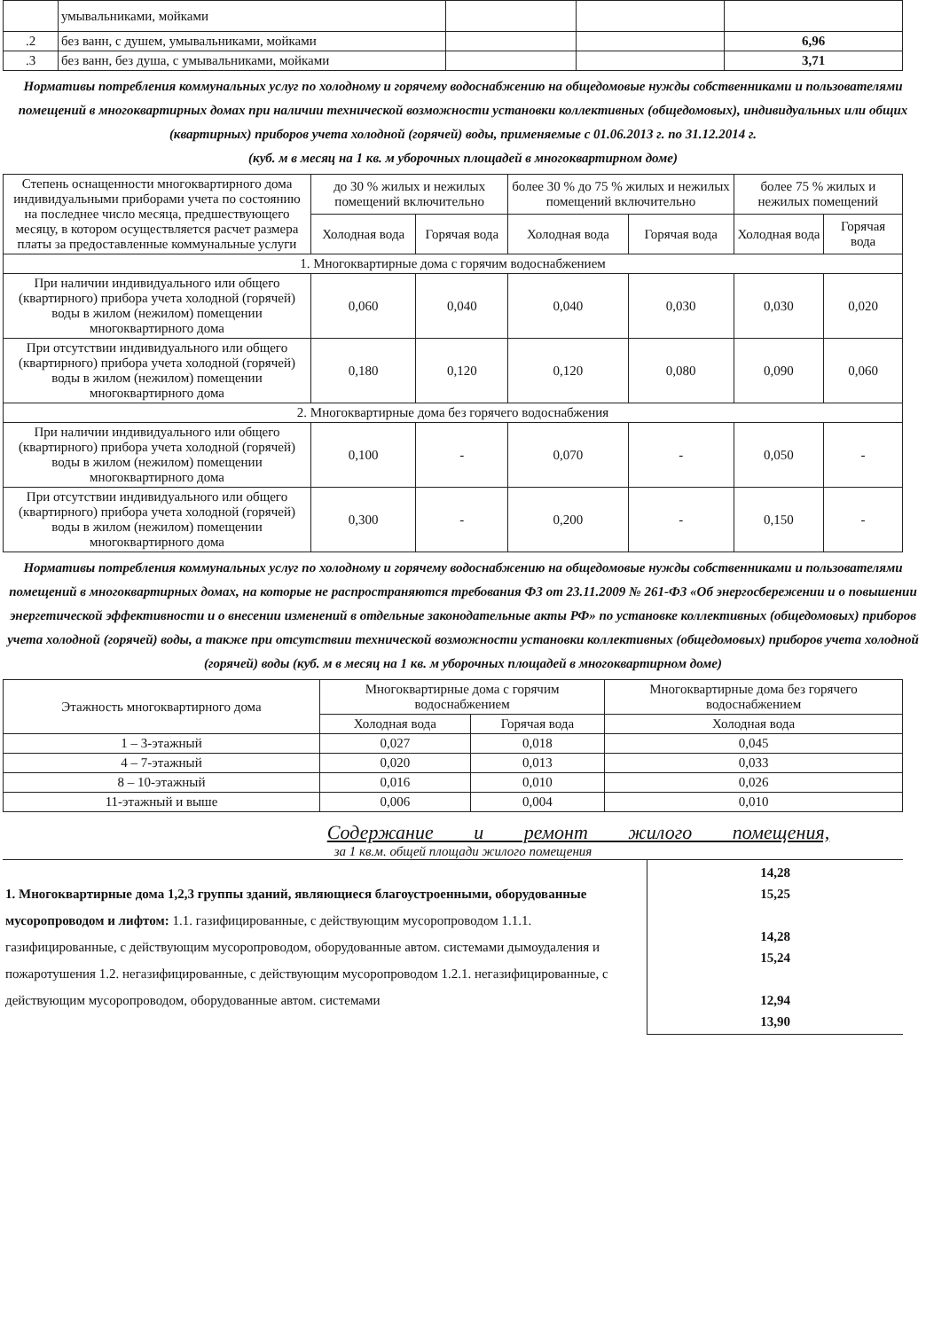| | умывальниками, мойками | | | |
| .2 | без ванн, с душем, умывальниками, мойками | | | 6,96 |
| .3 | без ванн, без душа, с умывальниками, мойками | | | 3,71 |
Нормативы потребления коммунальных услуг по холодному и горячему водоснабжению на общедомовые нужды собственниками и пользователями помещений в многоквартирных домах при наличии технической возможности установки коллективных (общедомовых), индивидуальных или общих (квартирных) приборов учета холодной (горячей) воды, применяемые с 01.06.2013 г. по 31.12.2014 г.
(куб. м в месяц на 1 кв. м уборочных площадей в многоквартирном доме)
| Степень оснащенности многоквартирного дома индивидуальными приборами учета по состоянию на последнее число месяца, предшествующего месяцу, в котором осуществляется расчет размера платы за предоставленные коммунальные услуги | до 30 % жилых и нежилых помещений включительно | | более 30 % до 75 % жилых и нежилых помещений включительно | | более 75 % жилых и нежилых помещений | |
| --- | --- | --- | --- | --- | --- | --- |
| | Холодная вода | Горячая вода | Холодная вода | Горячая вода | Холодная вода | Горячая вода |
| 1. Многоквартирные дома с горячим водоснабжением | | | | | | |
| При наличии индивидуального или общего (квартирного) прибора учета холодной (горячей) воды в жилом (нежилом) помещении многоквартирного дома | 0,060 | 0,040 | 0,040 | 0,030 | 0,030 | 0,020 |
| При отсутствии индивидуального или общего (квартирного) прибора учета холодной (горячей) воды в жилом (нежилом) помещении многоквартирного дома | 0,180 | 0,120 | 0,120 | 0,080 | 0,090 | 0,060 |
| 2. Многоквартирные дома без горячего водоснабжения | | | | | | |
| При наличии индивидуального или общего (квартирного) прибора учета холодной (горячей) воды в жилом (нежилом) помещении многоквартирного дома | 0,100 | - | 0,070 | - | 0,050 | - |
| При отсутствии индивидуального или общего (квартирного) прибора учета холодной (горячей) воды в жилом (нежилом) помещении многоквартирного дома | 0,300 | - | 0,200 | - | 0,150 | - |
Нормативы потребления коммунальных услуг по холодному и горячему водоснабжению на общедомовые нужды собственниками и пользователями помещений в многоквартирных домах, на которые не распространяются требования ФЗ от 23.11.2009 № 261-ФЗ «Об энергосбережении и о повышении энергетической эффективности и о внесении изменений в отдельные законодательные акты РФ» по установке коллективных (общедомовых) приборов учета холодной (горячей) воды, а также при отсутствии технической возможности установки коллективных (общедомовых) приборов учета холодной (горячей) воды (куб. м в месяц на 1 кв. м уборочных площадей в многоквартирном доме)
| Этажность многоквартирного дома | Многоквартирные дома с горячим водоснабжением | | Многоквартирные дома без горячего водоснабжением |
| --- | --- | --- | --- |
| | Холодная вода | Горячая вода | Холодная вода |
| 1 – 3-этажный | 0,027 | 0,018 | 0,045 |
| 4 – 7-этажный | 0,020 | 0,013 | 0,033 |
| 8 – 10-этажный | 0,016 | 0,010 | 0,026 |
| 11-этажный и выше | 0,006 | 0,004 | 0,010 |
Содержание и ремонт жилого помещения,
за 1 кв.м. общей площади жилого помещения
| 1. Многоквартирные дома 1,2,3 группы зданий, являющиеся благоустроенными, оборудованные мусоропроводом и лифтом: 1.1. газифицированные, с действующим мусоропроводом 1.1.1. газифицированные, с действующим мусоропроводом, оборудованные автом. системами дымоудаления и пожаротушения 1.2. негазифицированные, с действующим мусоропроводом 1.2.1. негазифицированные, с действующим мусоропроводом, оборудованные автом. системами | 14,28 15,25 14,28 15,24 12,94 13,90 |